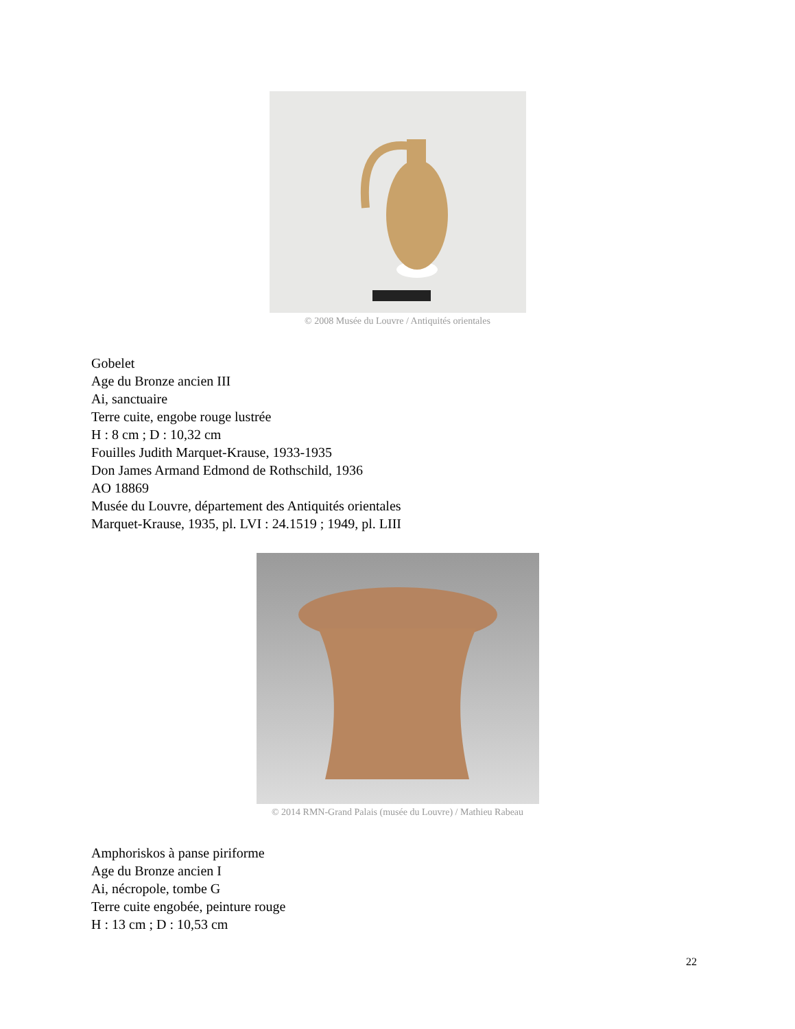© 2008 Musée du Louvre / Antiquités orientales
Gobelet
Age du Bronze ancien III
Ai, sanctuaire
Terre cuite, engobe rouge lustrée
H : 8 cm ; D : 10,32 cm
Fouilles Judith Marquet-Krause, 1933-1935
Don James Armand Edmond de Rothschild, 1936
AO 18869
Musée du Louvre, département des Antiquités orientales
Marquet-Krause, 1935, pl. LVI : 24.1519 ; 1949, pl. LIII
© 2014 RMN-Grand Palais (musée du Louvre) / Mathieu Rabeau
Amphoriskos à panse piriforme
Age du Bronze ancien I
Ai, nécropole, tombe G
Terre cuite engobée, peinture rouge
H : 13 cm ; D : 10,53 cm
22